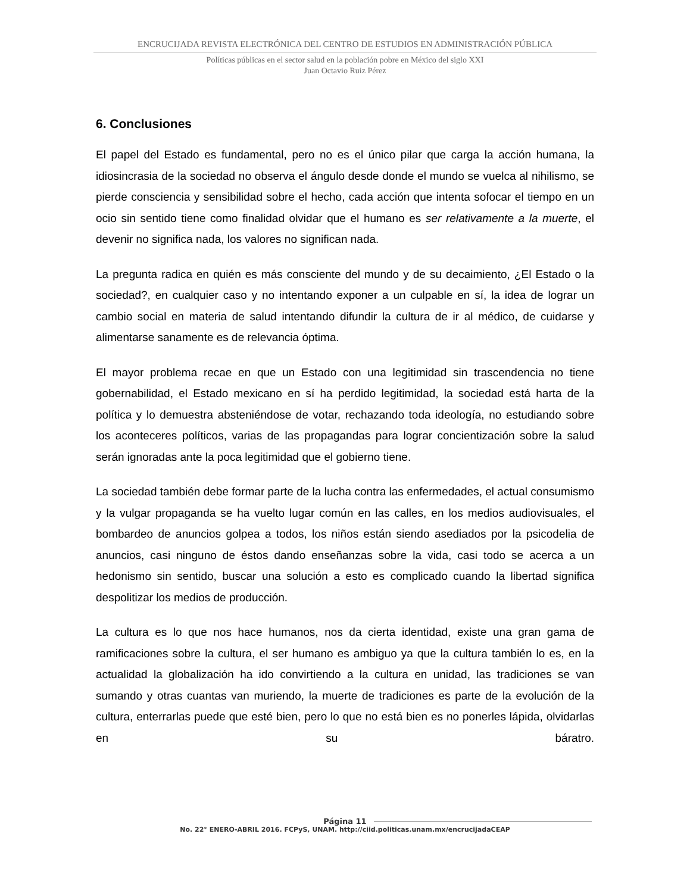ENCRUCIJADA REVISTA ELECTRÓNICA DEL CENTRO DE ESTUDIOS EN ADMINISTRACIÓN PÚBLICA
Políticas públicas en el sector salud en la población pobre en México del siglo XXI
Juan Octavio Ruiz Pérez
6. Conclusiones
El papel del Estado es fundamental, pero no es el único pilar que carga la acción humana, la idiosincrasia de la sociedad no observa el ángulo desde donde el mundo se vuelca al nihilismo, se pierde consciencia y sensibilidad sobre el hecho, cada acción que intenta sofocar el tiempo en un ocio sin sentido tiene como finalidad olvidar que el humano es ser relativamente a la muerte, el devenir no significa nada, los valores no significan nada.
La pregunta radica en quién es más consciente del mundo y de su decaimiento, ¿El Estado o la sociedad?, en cualquier caso y no intentando exponer a un culpable en sí, la idea de lograr un cambio social en materia de salud intentando difundir la cultura de ir al médico, de cuidarse y alimentarse sanamente es de relevancia óptima.
El mayor problema recae en que un Estado con una legitimidad sin trascendencia no tiene gobernabilidad, el Estado mexicano en sí ha perdido legitimidad, la sociedad está harta de la política y lo demuestra absteniéndose de votar, rechazando toda ideología, no estudiando sobre los aconteceres políticos, varias de las propagandas para lograr concientización sobre la salud serán ignoradas ante la poca legitimidad que el gobierno tiene.
La sociedad también debe formar parte de la lucha contra las enfermedades, el actual consumismo y la vulgar propaganda se ha vuelto lugar común en las calles, en los medios audiovisuales, el bombardeo de anuncios golpea a todos, los niños están siendo asediados por la psicodelia de anuncios, casi ninguno de éstos dando enseñanzas sobre la vida, casi todo se acerca a un hedonismo sin sentido, buscar una solución a esto es complicado cuando la libertad significa despolitizar los medios de producción.
La cultura es lo que nos hace humanos, nos da cierta identidad, existe una gran gama de ramificaciones sobre la cultura, el ser humano es ambiguo ya que la cultura también lo es, en la actualidad la globalización ha ido convirtiendo a la cultura en unidad, las tradiciones se van sumando y otras cuantas van muriendo, la muerte de tradiciones es parte de la evolución de la cultura, enterrarlas puede que esté bien, pero lo que no está bien es no ponerles lápida, olvidarlas en su báratro.
Página 11
No. 22° ENERO-ABRIL 2016. FCPyS, UNAM. http://ciid.politicas.unam.mx/encrucijadaCEAP